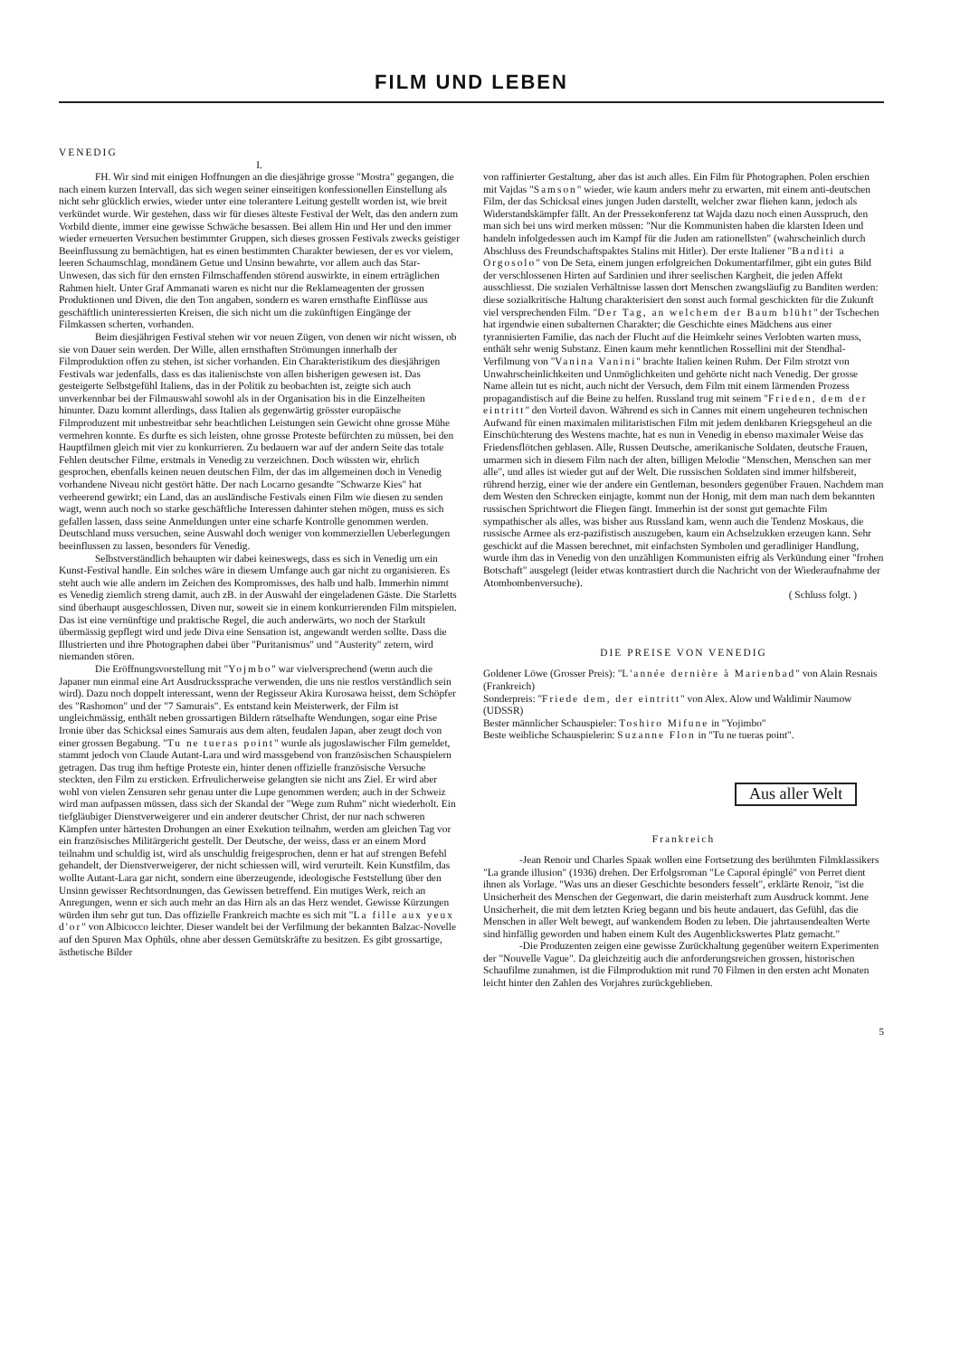FILM UND LEBEN
VENEDIG
I.
FH. Wir sind mit einigen Hoffnungen an die diesjährige grosse "Mostra" gegangen, die nach einem kurzen Intervall, das sich wegen seiner einseitigen konfessionellen Einstellung als nicht sehr glücklich erwies, wieder unter eine tolerantere Leitung gestellt worden ist, wie breit verkündet wurde. Wir gestehen, dass wir für dieses älteste Festival der Welt, das den andern zum Vorbild diente, immer eine gewisse Schwäche besassen. Bei allem Hin und Her und den immer wieder erneuerten Versuchen bestimmter Gruppen, sich dieses grossen Festivals zwecks geistiger Beeinflussung zu bemächtigen, hat es einen bestimmten Charakter bewiesen, der es vor vielem, leeren Schaumschlag, mondänem Getue und Unsinn bewahrte, vor allem auch das Star-Unwesen, das sich für den ernsten Filmschaffenden störend auswirkte, in einem erträglichen Rahmen hielt. Unter Graf Ammanati waren es nicht nur die Reklameagenten der grossen Produktionen und Diven, die den Ton angaben, sondern es waren ernsthafte Einflüsse aus geschäftlich uninteressierten Kreisen, die sich nicht um die zukünftigen Eingänge der Filmkassen scherten, vorhanden.
Beim diesjährigen Festival stehen wir vor neuen Zügen, von denen wir nicht wissen, ob sie von Dauer sein werden. Der Wille, allen ernsthaften Strömungen innerhalb der Filmproduktion offen zu stehen, ist sicher vorhanden. Ein Charakteristikum des diesjährigen Festivals war jedenfalls, dass es das italienischste von allen bisherigen gewesen ist. Das gesteigerte Selbstgefühl Italiens, das in der Politik zu beobachten ist, zeigte sich auch unverkennbar bei der Filmauswahl sowohl als in der Organisation bis in die Einzelheiten hinunter. Dazu kommt allerdings, dass Italien als gegenwärtig grösster europäische Filmproduzent mit unbestreitbar sehr beachtlichen Leistungen sein Gewicht ohne grosse Mühe vermehren konnte. Es durfte es sich leisten, ohne grosse Proteste befürchten zu müssen, bei den Hauptfilmen gleich mit vier zu konkurrieren. Zu bedauern war auf der andern Seite das totale Fehlen deutscher Filme, erstmals in Venedig zu verzeichnen. Doch wüssten wir, ehrlich gesprochen, ebenfalls keinen neuen deutschen Film, der das im allgemeinen doch in Venedig vorhandene Niveau nicht gestört hätte. Der nach Locarno gesandte "Schwarze Kies" hat verheerend gewirkt; ein Land, das an ausländische Festivals einen Film wie diesen zu senden wagt, wenn auch noch so starke geschäftliche Interessen dahinter stehen mögen, muss es sich gefallen lassen, dass seine Anmeldungen unter eine scharfe Kontrolle genommen werden. Deutschland muss versuchen, seine Auswahl doch weniger von kommerziellen Ueberlegungen beeinflussen zu lassen, besonders für Venedig.
Selbstverständlich behaupten wir dabei keineswegs, dass es sich in Venedig um ein Kunst-Festival handle. Ein solches wäre in diesem Umfange auch gar nicht zu organisieren. Es steht auch wie alle andern im Zeichen des Kompromisses, des halb und halb. Immerhin nimmt es Venedig ziemlich streng damit, auch zB. in der Auswahl der eingeladenen Gäste. Die Starletts sind überhaupt ausgeschlossen, Diven nur, soweit sie in einem konkurrierenden Film mitspielen. Das ist eine vernünftige und praktische Regel, die auch anderwärts, wo noch der Starkult übermässig gepflegt wird und jede Diva eine Sensation ist, angewandt werden sollte. Dass die Illustrierten und ihre Photographen dabei über "Puritanismus" und "Austerity" zetern, wird niemanden stören.
Die Eröffnungsvorstellung mit "Yojmbo" war vielversprechend (wenn auch die Japaner nun einmal eine Art Ausdruckssprache verwenden, die uns nie restlos verständlich sein wird). Dazu noch doppelt interessant, wenn der Regisseur Akira Kurosawa heisst, dem Schöpfer des "Rashomon" und der "7 Samurais". Es entstand kein Meisterwerk, der Film ist ungleichmässig, enthält neben grossartigen Bildern rätselhafte Wendungen, sogar eine Prise Ironie über das Schicksal eines Samurais aus dem alten, feudalen Japan, aber zeugt doch von einer grossen Begabung. "Tu ne tueras point" wurde als jugoslawischer Film gemeldet, stammt jedoch von Claude Autant-Lara und wird massgebend von französischen Schauspielern getragen. Das trug ihm heftige Proteste ein, hinter denen offizielle französische Versuche steckten, den Film zu ersticken. Erfreulicherweise gelangten sie nicht ans Ziel. Er wird aber wohl von vielen Zensuren sehr genau unter die Lupe genommen werden; auch in der Schweiz wird man aufpassen müssen, dass sich der Skandal der "Wege zum Ruhm" nicht wiederholt. Ein tiefgläubiger Dienstverweigerer und ein anderer deutscher Christ, der nur nach schweren Kämpfen unter härtesten Drohungen an einer Exekution teilnahm, werden am gleichen Tag vor ein französisches Militärgericht gestellt. Der Deutsche, der weiss, dass er an einem Mord teilnahm und schuldig ist, wird als unschuldig freigesprochen, denn er hat auf strengen Befehl gehandelt, der Dienstverweigerer, der nicht schiessen will, wird verurteilt. Kein Kunstfilm, das wollte Autant-Lara gar nicht, sondern eine überzeugende, ideologische Feststellung über den Unsinn gewisser Rechtsordnungen, das Gewissen betreffend. Ein mutiges Werk, reich an Anregungen, wenn er sich auch mehr an das Hirn als an das Herz wendet. Gewisse Kürzungen würden ihm sehr gut tun. Das offizielle Frankreich machte es sich mit "La fille aux yeux d'or" von Albicocco leichter. Dieser wandelt bei der Verfilmung der bekannten Balzac-Novelle auf den Spuren Max Ophüls, ohne aber dessen Gemütskräfte zu besitzen. Es gibt grossartige, ästhetische Bilder
von raffinierter Gestaltung, aber das ist auch alles. Ein Film für Photographen. Polen erschien mit Vajdas "Samson" wieder, wie kaum anders mehr zu erwarten, mit einem anti-deutschen Film, der das Schicksal eines jungen Juden darstellt, welcher zwar fliehen kann, jedoch als Widerstandskämpfer fällt. An der Pressekonferenz tat Wajda dazu noch einen Ausspruch, den man sich bei uns wird merken müssen: "Nur die Kommunisten haben die klarsten Ideen und handeln infolgedessen auch im Kampf für die Juden am rationellsten" (wahrscheinlich durch Abschluss des Freundschaftspaktes Stalins mit Hitler). Der erste Italiener "Banditi a Orgosolo" von De Seta, einem jungen erfolgreichen Dokumentarfilmer, gibt ein gutes Bild der verschlossenen Hirten auf Sardinien und ihrer seelischen Kargheit, die jeden Affekt ausschliesst. Die sozialen Verhältnisse lassen dort Menschen zwangsläufig zu Banditen werden: diese sozialkritische Haltung charakterisiert den sonst auch formal geschickten für die Zukunft viel versprechenden Film. "Der Tag, an welchem der Baum blüht" der Tschechen hat irgendwie einen subalternen Charakter; die Geschichte eines Mädchens aus einer tyrannisierten Familie, das nach der Flucht auf die Heimkehr seines Verlobten warten muss, enthält sehr wenig Substanz. Einen kaum mehr kenntlichen Rossellini mit der Stendhal-Verfilmung von "Vanina Vanini" brachte Italien keinen Ruhm. Der Film strotzt von Unwahrscheinlichkeiten und Unmöglichkeiten und gehörte nicht nach Venedig. Der grosse Name allein tut es nicht, auch nicht der Versuch, dem Film mit einem lärmenden Prozess propagandistisch auf die Beine zu helfen. Russland trug mit seinem "Frieden, dem der eintritt" den Vorteil davon. Während es sich in Cannes mit einem ungeheuren technischen Aufwand für einen maximalen militaristischen Film mit jedem denkbaren Kriegsgeheul an die Einschüchterung des Westens machte, hat es nun in Venedig in ebenso maximaler Weise das Friedensflötchen geblasen. Alle, Russen Deutsche, amerikanische Soldaten, deutsche Frauen, umarmen sich in diesem Film nach der alten, billigen Melodie "Menschen, Menschen san mer alle", und alles ist wieder gut auf der Welt. Die russischen Soldaten sind immer hilfsbereit, rührend herzig, einer wie der andere ein Gentleman, besonders gegenüber Frauen. Nachdem man dem Westen den Schrecken einjagte, kommt nun der Honig, mit dem man nach dem bekannten russischen Sprichtwort die Fliegen fängt. Immerhin ist der sonst gut gemachte Film sympathischer als alles, was bisher aus Russland kam, wenn auch die Tendenz Moskaus, die russische Armee als erz-pazifistisch auszugeben, kaum ein Achselzukken erzeugen kann. Sehr geschickt auf die Massen berechnet, mit einfachsten Symbolen und geradliniger Handlung, wurde ihm das in Venedig von den unzähligen Kommunisten eifrig als Verkündung einer "frohen Botschaft" ausgelegt (leider etwas kontrastiert durch die Nachricht von der Wiederaufnahme der Atombombenversuche).
( Schluss folgt. )
DIE PREISE VON VENEDIG
Goldener Löwe (Grosser Preis): "L'année dernière à Marienbad" von Alain Resnais (Frankreich)
Sonderpreis: "Friede dem, der eintritt" von Alex. Alow und Waldimir Naumow (UDSSR)
Bester männlicher Schauspieler: Toshiro Mifune in "Yojimbo"
Beste weibliche Schauspielerin: Suzanne Flon in "Tu ne tueras point".
Aus aller Welt
Frankreich
-Jean Renoir und Charles Spaak wollen eine Fortsetzung des berühmten Filmklassikers "La grande illusion" (1936) drehen. Der Erfolgsroman "Le Caporal épinglé" von Perret dient ihnen als Vorlage. "Was uns an dieser Geschichte besonders fesselt", erklärte Renoir, "ist die Unsicherheit des Menschen der Gegenwart, die darin meisterhaft zum Ausdruck kommt. Jene Unsicherheit, die mit dem letzten Krieg begann und bis heute andauert, das Gefühl, das die Menschen in aller Welt bewegt, auf wankendem Boden zu leben. Die jahrtausendealten Werte sind hinfällig geworden und haben einem Kult des Augenblickswertes Platz gemacht."
-Die Produzenten zeigen eine gewisse Zurückhaltung gegenüber weitern Experimenten der "Nouvelle Vague". Da gleichzeitig auch die anforderungsreichen grossen, historischen Schaufilme zunahmen, ist die Filmproduktion mit rund 70 Filmen in den ersten acht Monaten leicht hinter den Zahlen des Vorjahres zurückgeblieben.
5